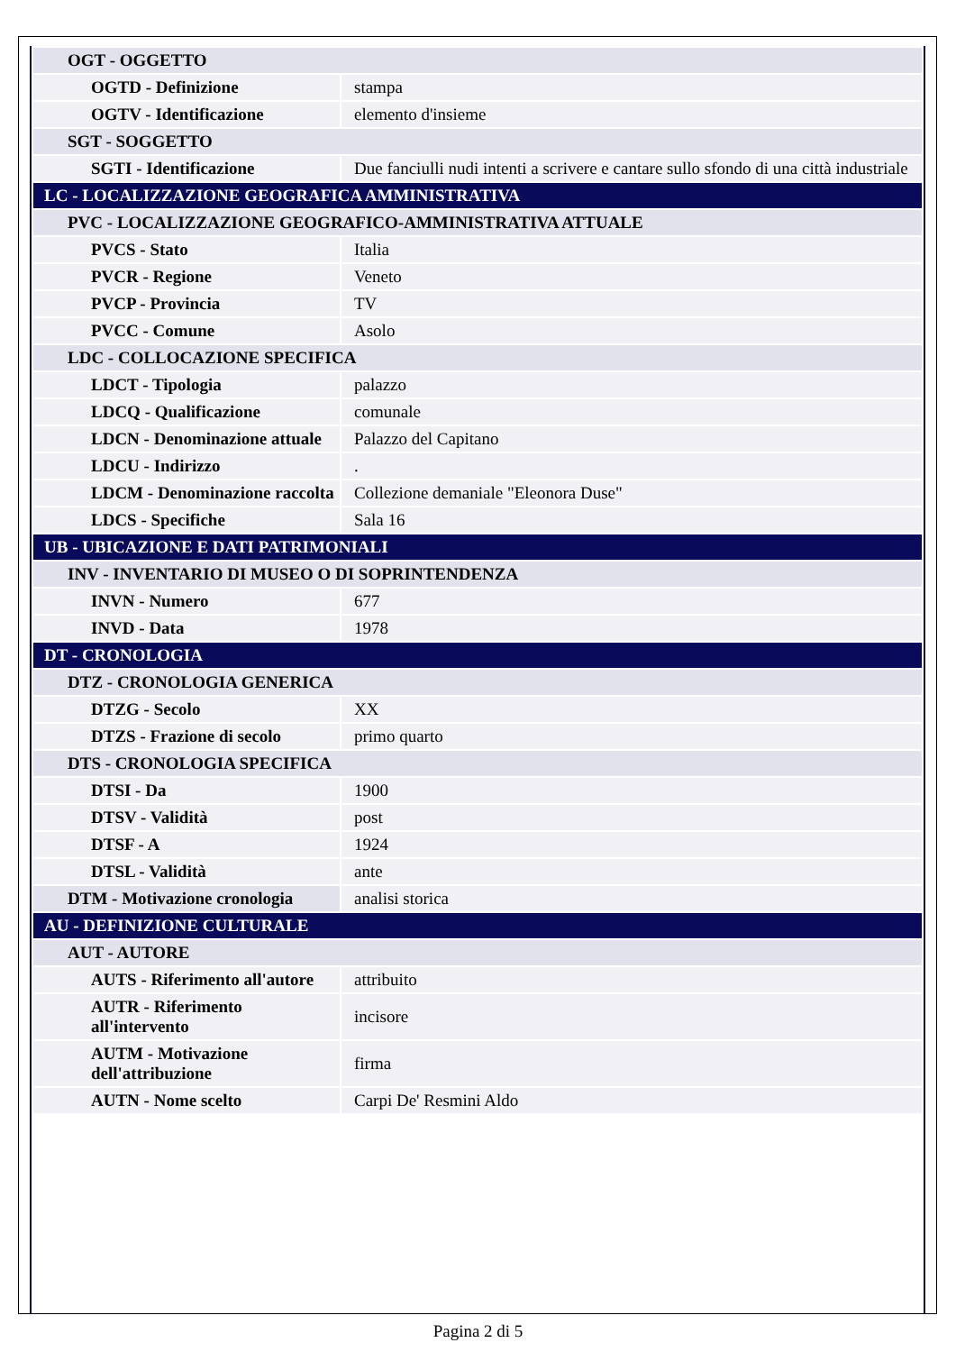| OGT - OGGETTO | |
| OGTD - Definizione | stampa |
| OGTV - Identificazione | elemento d'insieme |
| SGT - SOGGETTO | |
| SGTI - Identificazione | Due fanciulli nudi intenti a scrivere e cantare sullo sfondo di una città industriale |
| LC - LOCALIZZAZIONE GEOGRAFICA AMMINISTRATIVA | |
| PVC - LOCALIZZAZIONE GEOGRAFICO-AMMINISTRATIVA ATTUALE | |
| PVCS - Stato | Italia |
| PVCR - Regione | Veneto |
| PVCP - Provincia | TV |
| PVCC - Comune | Asolo |
| LDC - COLLOCAZIONE SPECIFICA | |
| LDCT - Tipologia | palazzo |
| LDCQ - Qualificazione | comunale |
| LDCN - Denominazione attuale | Palazzo del Capitano |
| LDCU - Indirizzo | . |
| LDCM - Denominazione raccolta | Collezione demaniale "Eleonora Duse" |
| LDCS - Specifiche | Sala 16 |
| UB - UBICAZIONE E DATI PATRIMONIALI | |
| INV - INVENTARIO DI MUSEO O DI SOPRINTENDENZA | |
| INVN - Numero | 677 |
| INVD - Data | 1978 |
| DT - CRONOLOGIA | |
| DTZ - CRONOLOGIA GENERICA | |
| DTZG - Secolo | XX |
| DTZS - Frazione di secolo | primo quarto |
| DTS - CRONOLOGIA SPECIFICA | |
| DTSI - Da | 1900 |
| DTSV - Validità | post |
| DTSF - A | 1924 |
| DTSL - Validità | ante |
| DTM - Motivazione cronologia | analisi storica |
| AU - DEFINIZIONE CULTURALE | |
| AUT - AUTORE | |
| AUTS - Riferimento all'autore | attribuito |
| AUTR - Riferimento all'intervento | incisore |
| AUTM - Motivazione dell'attribuzione | firma |
| AUTN - Nome scelto | Carpi De' Resmini Aldo |
Pagina 2 di 5